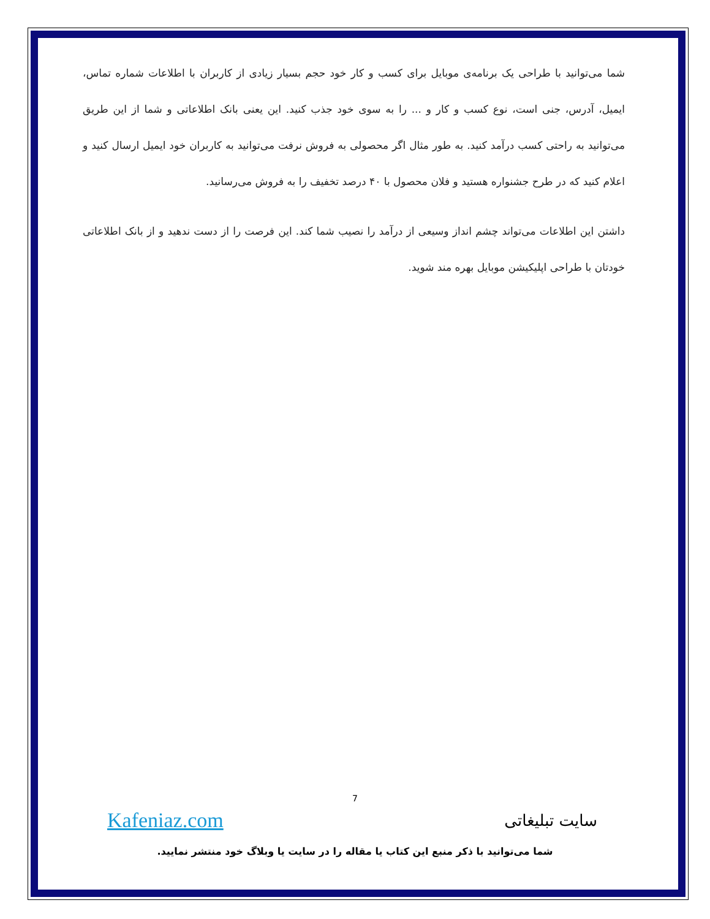شما می‌توانید با طراحی یک برنامه‌ی موبایل برای کسب و کار خود حجم بسیار زیادی از کاربران با اطلاعات شماره تماس، ایمیل، آدرس، جنی است، نوع کسب و کار و ... را به سوی خود جذب کنید. این یعنی بانک اطلاعاتی و شما از این طریق می‌توانید به راحتی کسب درآمد کنید. به طور مثال اگر محصولی به فروش نرفت می‌توانید به کاربران خود ایمیل ارسال کنید و اعلام کنید که در طرح جشنواره هستید و فلان محصول با ۴۰ درصد تخفیف را به فروش می‌رسانید.
داشتن این اطلاعات می‌تواند چشم انداز وسیعی از درآمد را نصیب شما کند. این فرصت را از دست ندهید و از بانک اطلاعاتی خودتان با طراحی اپلیکیشن موبایل بهره مند شوید.
7
Kafeniaz.com سایت تبلیغاتی
شما می‌توانید با ذکر منبع این کتاب یا مقاله را در سایت یا وبلاگ خود منتشر نمایید.